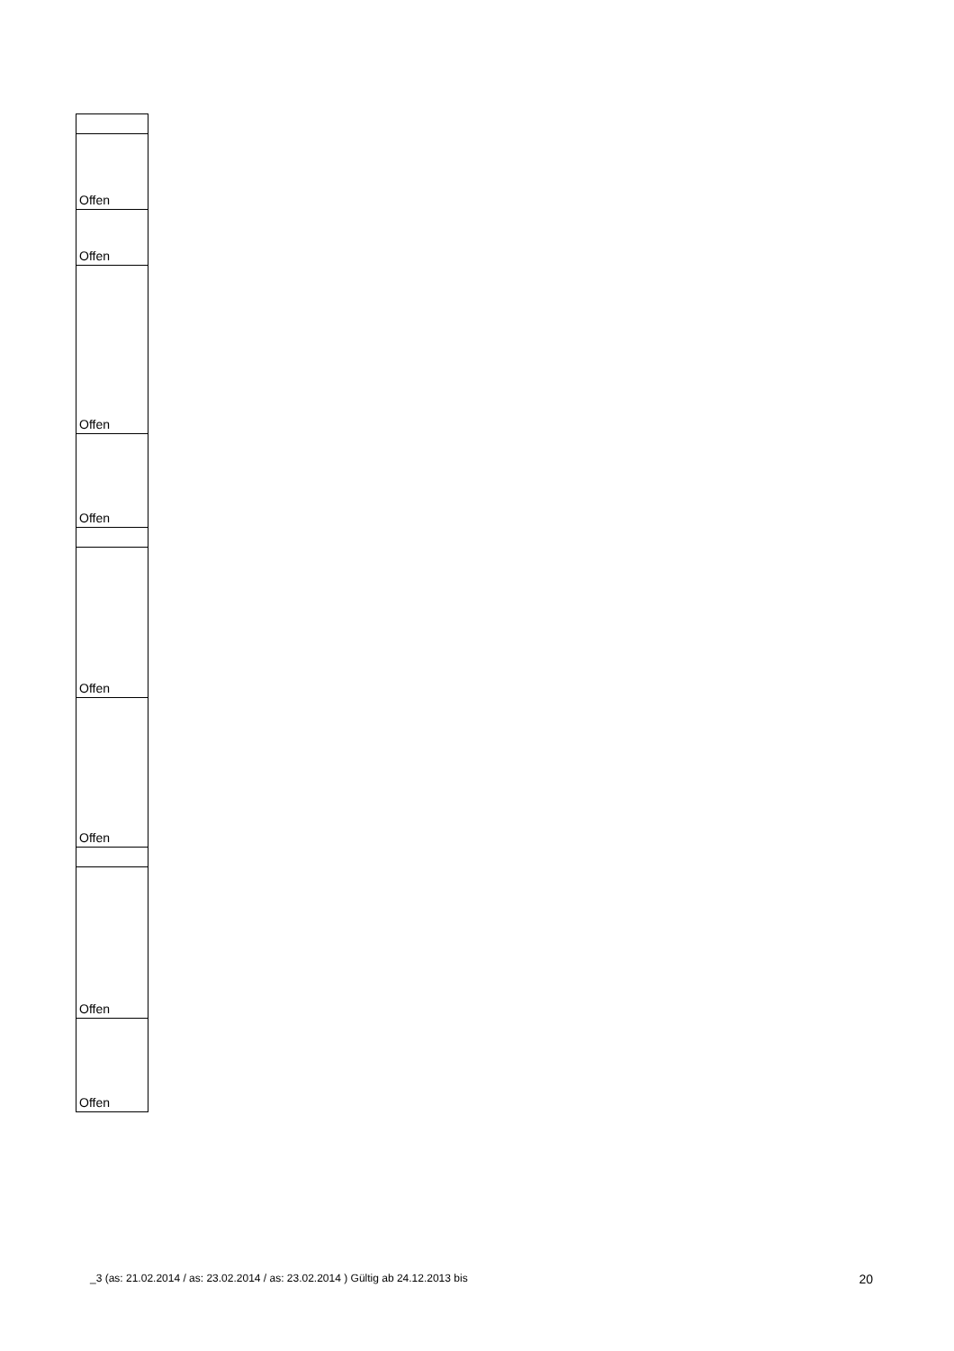| Offen |
| Offen |
| Offen |
| Offen |
| Offen |
| Offen |
| Offen |
| Offen |
_3 (as: 21.02.2014 / as: 23.02.2014 / as: 23.02.2014 ) Gültig ab 24.12.2013 bis 20